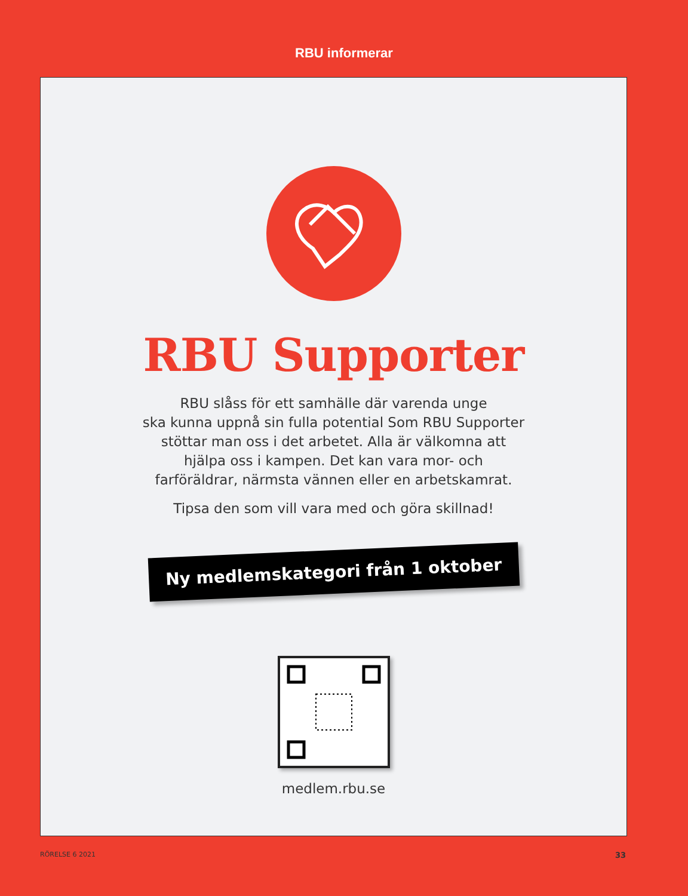RBU informerar
RBU Supporter
RBU slåss för ett samhälle där varenda unge
ska kunna uppnå sin fulla potential Som RBU Supporter
stöttar man oss i det arbetet. Alla är välkomna att
hjälpa oss i kampen. Det kan vara mor- och
farföräldrar, närmsta vännen eller en arbetskamrat.
Tipsa den som vill vara med och göra skillnad!
Ny medlemskategori från 1 oktober
medlem.rbu.se
RÖRELSE 6 2021 33